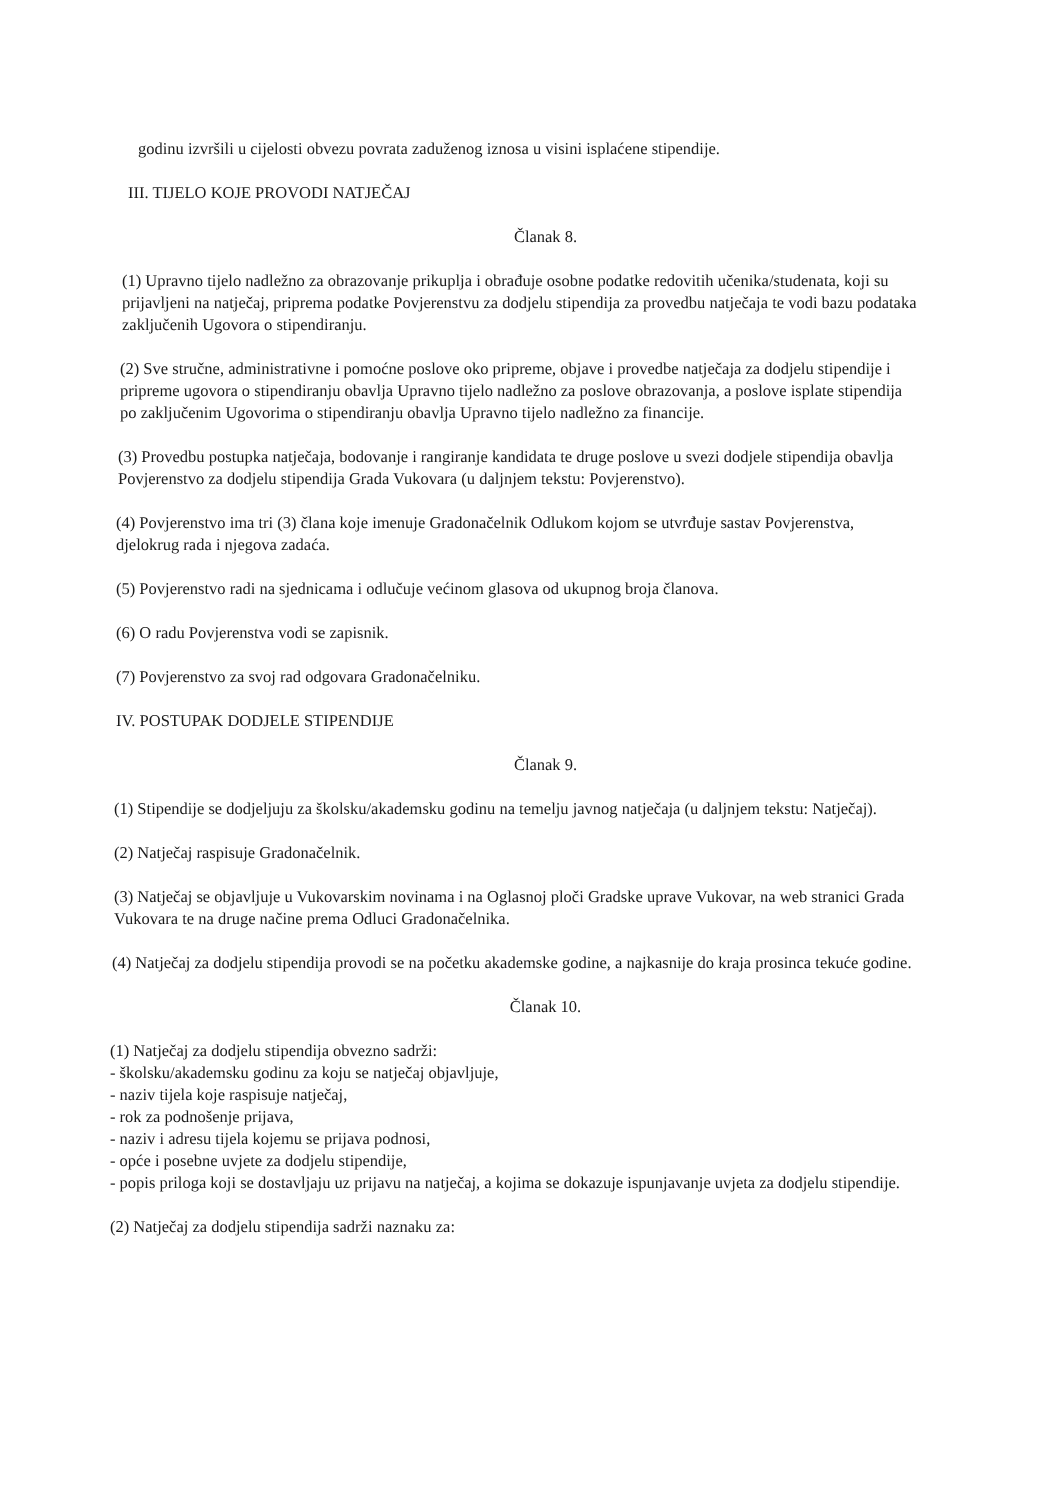godinu izvršili u cijelosti obvezu povrata zaduženog iznosa u visini isplaćene stipendije.
III. TIJELO KOJE PROVODI NATJEČAJ
Članak 8.
(1) Upravno tijelo nadležno za obrazovanje prikuplja i obrađuje osobne podatke redovitih učenika/studenata, koji su prijavljeni na natječaj, priprema podatke Povjerenstvu za dodjelu stipendija za provedbu natječaja te vodi bazu podataka zaključenih Ugovora o stipendiranju.
(2) Sve stručne, administrativne i pomoćne poslove oko pripreme, objave i provedbe natječaja za dodjelu stipendije i pripreme ugovora o stipendiranju obavlja Upravno tijelo nadležno za poslove obrazovanja, a poslove isplate stipendija po zaključenim Ugovorima o stipendiranju obavlja Upravno tijelo nadležno za financije.
(3) Provedbu postupka natječaja, bodovanje i rangiranje kandidata te druge poslove u svezi dodjele stipendija obavlja Povjerenstvo za dodjelu stipendija Grada Vukovara (u daljnjem tekstu: Povjerenstvo).
(4) Povjerenstvo ima tri (3) člana koje imenuje Gradonačelnik Odlukom kojom se utvrđuje sastav Povjerenstva, djelokrug rada i njegova zadaća.
(5) Povjerenstvo radi na sjednicama i odlučuje većinom glasova od ukupnog broja članova.
(6) O radu Povjerenstva vodi se zapisnik.
(7) Povjerenstvo za svoj rad odgovara Gradonačelniku.
IV. POSTUPAK DODJELE STIPENDIJE
Članak 9.
(1) Stipendije se dodjeljuju za školsku/akademsku godinu na temelju javnog natječaja (u daljnjem tekstu: Natječaj).
(2) Natječaj raspisuje Gradonačelnik.
(3) Natječaj se objavljuje u Vukovarskim novinama i na Oglasnoj ploči Gradske uprave Vukovar, na web stranici Grada Vukovara te na druge načine prema Odluci Gradonačelnika.
(4) Natječaj za dodjelu stipendija provodi se na početku akademske godine, a najkasnije do kraja prosinca tekuće godine.
Članak 10.
(1) Natječaj za dodjelu stipendija obvezno sadrži:
- školsku/akademsku godinu za koju se natječaj objavljuje,
- naziv tijela koje raspisuje natječaj,
- rok za podnošenje prijava,
- naziv i adresu tijela kojemu se prijava podnosi,
- opće i posebne uvjete za dodjelu stipendije,
- popis priloga koji se dostavljaju uz prijavu na natječaj, a kojima se dokazuje ispunjavanje uvjeta za dodjelu stipendije.
(2) Natječaj za dodjelu stipendija sadrži naznaku za: